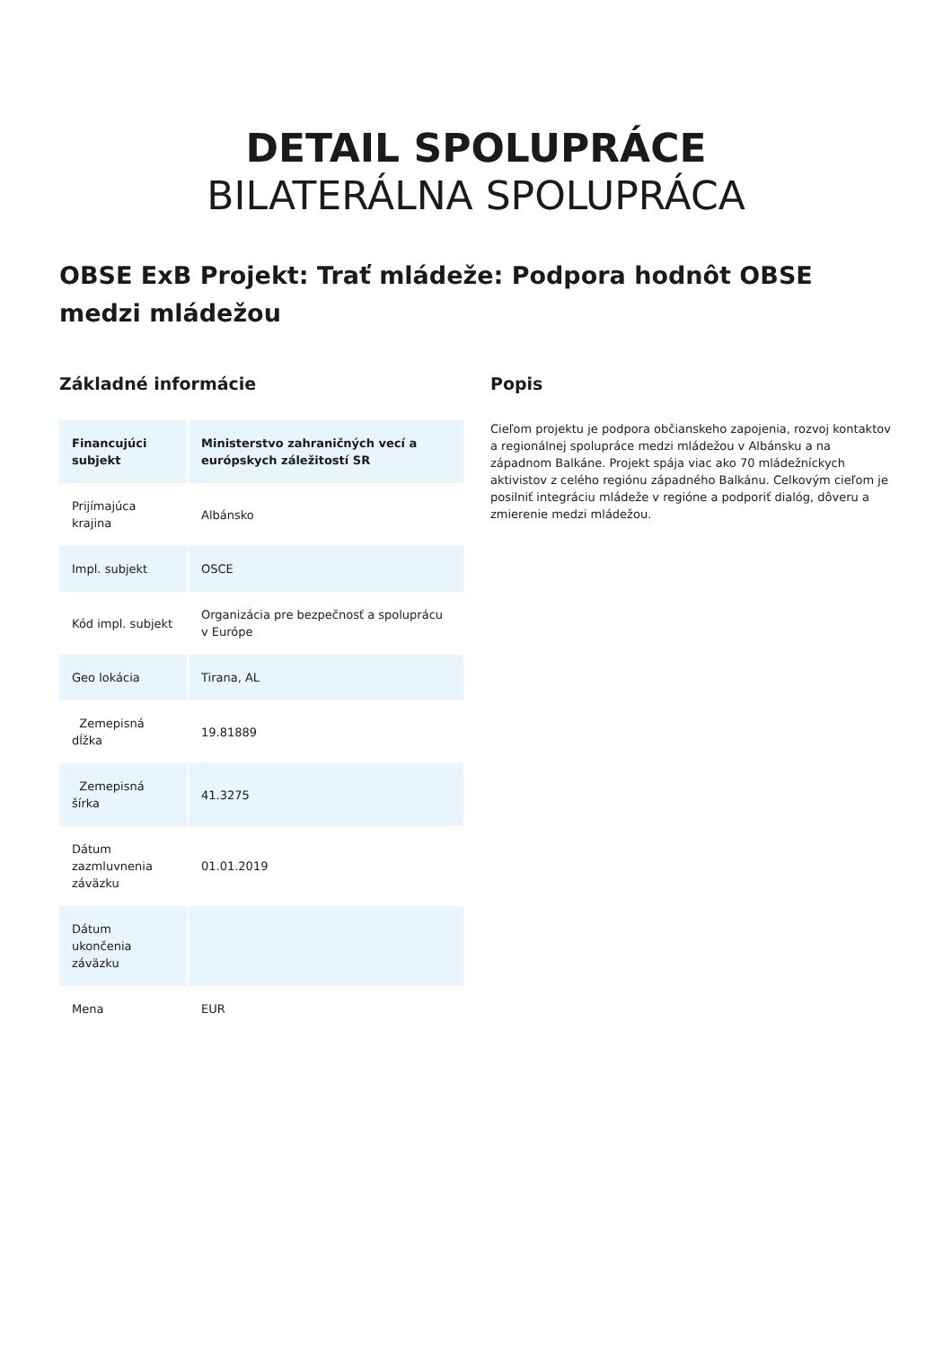DETAIL SPOLUPRÁCE
BILATERÁLNA SPOLUPRÁCA
OBSE ExB Projekt: Trať mládeže: Podpora hodnôt OBSE medzi mládežou
Základné informácie
| Financujúci subjekt | Ministerstvo zahraničných vecí a európskych záležitostí SR |
| --- | --- |
| Prijímajúca krajina | Albánsko |
| Impl. subjekt | OSCE |
| Kód impl. subjekt | Organizácia pre bezpečnosť a spoluprácu v Európe |
| Geo lokácia | Tirana, AL |
| Zemepisná dĺžka | 19.81889 |
| Zemepisná šírka | 41.3275 |
| Dátum zazmluvnenia záväzku | 01.01.2019 |
| Dátum ukončenia záväzku | |
| Mena | EUR |
Popis
Cieľom projektu je podpora občianskeho zapojenia, rozvoj kontaktov a regionálnej spolupráce medzi mládežou v Albánsku a na západnom Balkáne. Projekt spája viac ako 70 mládežníckych aktivistov z celého regiónu západného Balkánu. Celkovým cieľom je posilniť integráciu mládeže v regióne a podporiť dialóg, dôveru a zmierenie medzi mládežou.